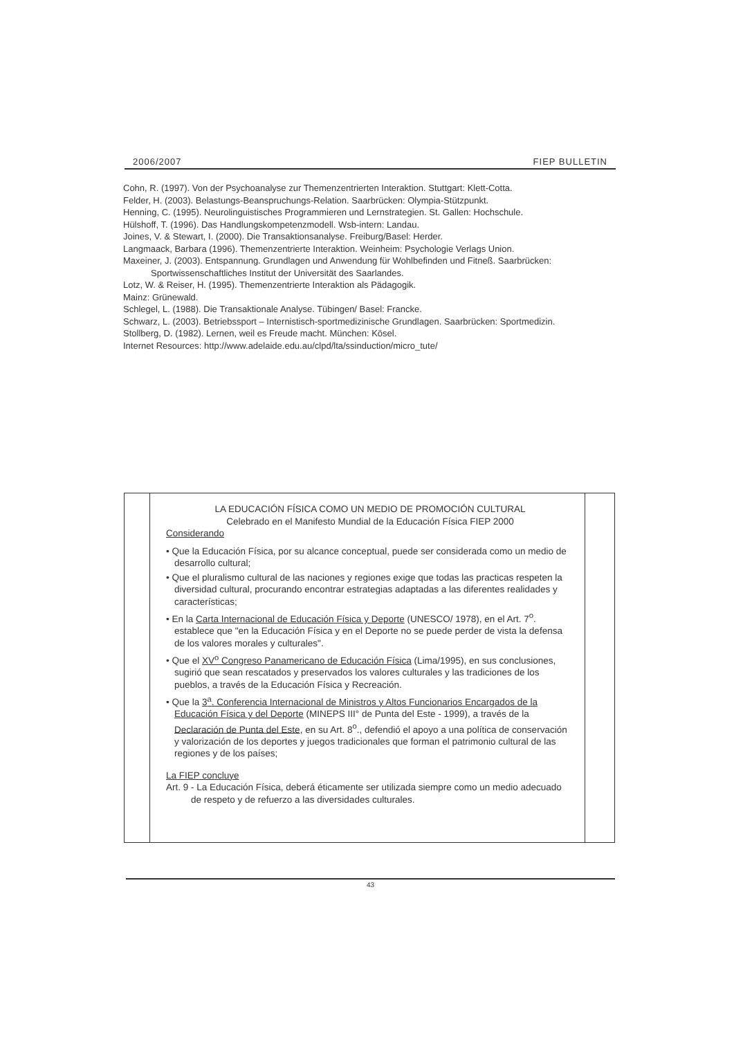2006/2007 FIEP BULLETIN
Cohn, R. (1997). Von der Psychoanalyse zur Themenzentrierten Interaktion. Stuttgart: Klett-Cotta.
Felder, H. (2003). Belastungs-Beanspruchungs-Relation. Saarbrücken: Olympia-Stützpunkt.
Henning, C. (1995). Neurolinguistisches Programmieren und Lernstrategien. St. Gallen: Hochschule.
Hülshoff, T. (1996). Das Handlungskompetenzmodell. Wsb-intern: Landau.
Joines, V. & Stewart, I. (2000). Die Transaktionsanalyse. Freiburg/Basel: Herder.
Langmaack, Barbara (1996). Themenzentrierte Interaktion. Weinheim: Psychologie Verlags Union.
Maxeiner, J. (2003). Entspannung. Grundlagen und Anwendung für Wohlbefinden und Fitneß. Saarbrücken: Sportwissenschaftliches Institut der Universität des Saarlandes.
Lotz, W. & Reiser, H. (1995). Themenzentrierte Interaktion als Pädagogik.
Mainz: Grünewald.
Schlegel, L. (1988). Die Transaktionale Analyse. Tübingen/ Basel: Francke.
Schwarz, L. (2003). Betriebssport – Internistisch-sportmedizinische Grundlagen. Saarbrücken: Sportmedizin.
Stollberg, D. (1982). Lernen, weil es Freude macht. München: Kösel.
Internet Resources: http://www.adelaide.edu.au/clpd/lta/ssinduction/micro_tute/
LA EDUCACIÓN FÍSICA COMO UN MEDIO DE PROMOCIÓN CULTURAL
Celebrado en el Manifesto Mundial de la Educación Física FIEP 2000
Considerando
• Que la Educación Física, por su alcance conceptual, puede ser considerada como un medio de desarrollo cultural;
• Que el pluralismo cultural de las naciones y regiones exige que todas las practicas respeten la diversidad cultural, procurando encontrar estrategias adaptadas a las diferentes realidades y características;
• En la Carta Internacional de Educación Física y Deporte (UNESCO/ 1978), en el Art. 7<sup>o</sup>. establece que "en la Educación Física y en el Deporte no se puede perder de vista la defensa de los valores morales y culturales".
• Que el XV<sup>o</sup> Congreso Panamericano de Educación Física (Lima/1995), en sus conclusiones, sugirió que sean rescatados y preservados los valores culturales y las tradiciones de los pueblos, a través de la Educación Física y Recreación.
• Que la 3<sup>a</sup>. Conferencia Internacional de Ministros y Altos Funcionarios Encargados de la Educación Física y del Deporte (MINEPS III° de Punta del Este - 1999), a través de la Declaración de Punta del Este, en su Art. 8<sup>o</sup>., defendió el apoyo a una política de conservación y valorización de los deportes y juegos tradicionales que forman el patrimonio cultural de las regiones y de los países;
La FIEP concluye
Art. 9 - La Educación Física, deberá éticamente ser utilizada siempre como un medio adecuado de respeto y de refuerzo a las diversidades culturales.
43